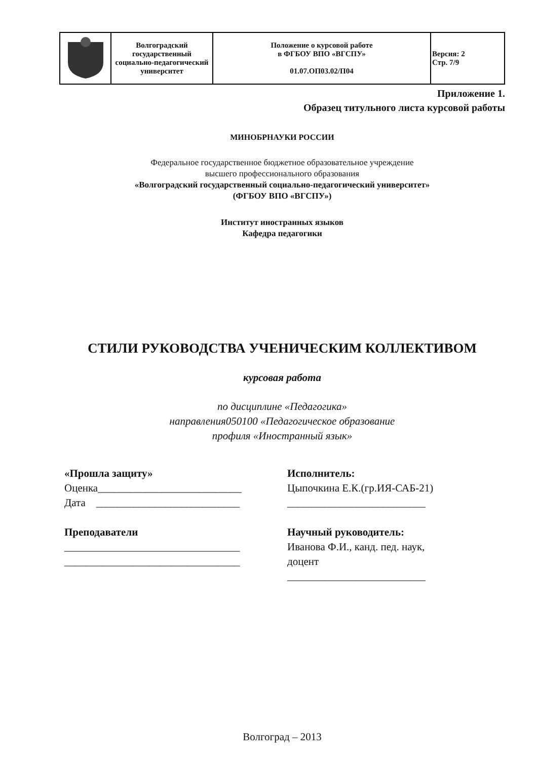| | Волгоградский государственный социально-педагогический университет | Положение о курсовой работе в ФГБОУ ВПО «ВГСПУ» 01.07.ОП03.02/П04 | Версия: 2 Стр. 7/9 |
Приложение 1.
Образец титульного листа курсовой работы
МИНОБРНАУКИ РОССИИ
Федеральное государственное бюджетное образовательное учреждение
высшего профессионального образования
«Волгоградский государственный социально-педагогический университет»
(ФГБОУ ВПО «ВГСПУ»)
Институт иностранных языков
Кафедра педагогики
СТИЛИ РУКОВОДСТВА УЧЕНИЧЕСКИМ КОЛЛЕКТИВОМ
курсовая работа
по дисциплине «Педагогика»
направления050100 «Педагогическое образование
профиля «Иностранный язык»
«Прошла защиту»
Оценка___________________________
Дата ___________________________
Преподаватели
_________________________________
_________________________________
Исполнитель:
Цыпочкина Е.К.(гр.ИЯ-САБ-21)
__________________________
Научный руководитель:
Иванова Ф.И., канд. пед. наук,
доцент
__________________________
Волгоград – 2013